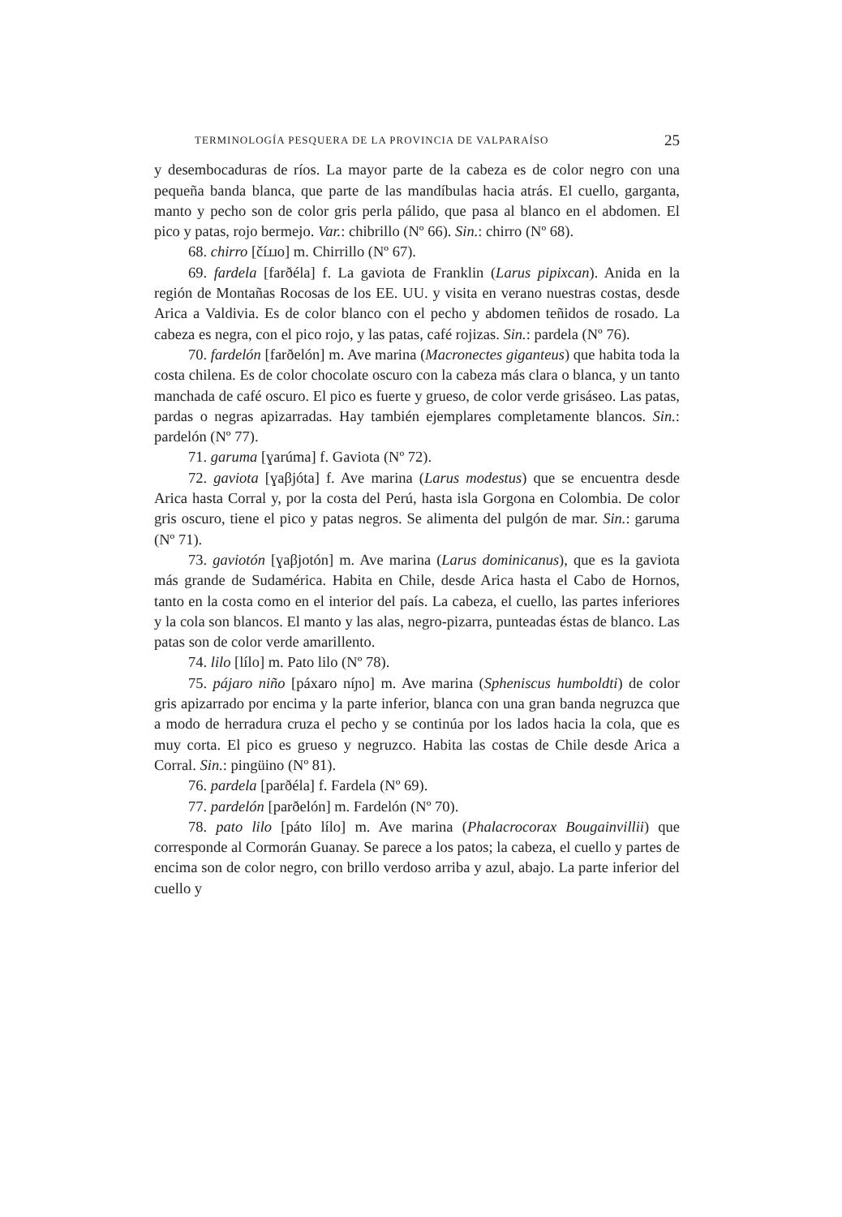TERMINOLOGÍA PESQUERA DE LA PROVINCIA DE VALPARAÍSO 25
y desembocaduras de ríos. La mayor parte de la cabeza es de color negro con una pequeña banda blanca, que parte de las mandíbulas hacia atrás. El cuello, garganta, manto y pecho son de color gris perla pálido, que pasa al blanco en el abdomen. El pico y patas, rojo bermejo. Var.: chibrillo (Nº 66). Sin.: chirro (Nº 68).
68. chirro [číɹɹo] m. Chirrillo (Nº 67).
69. fardela [farðéla] f. La gaviota de Franklin (Larus pipixcan). Anida en la región de Montañas Rocosas de los EE. UU. y visita en verano nuestras costas, desde Arica a Valdivia. Es de color blanco con el pecho y abdomen teñidos de rosado. La cabeza es negra, con el pico rojo, y las patas, café rojizas. Sin.: pardela (Nº 76).
70. fardelón [farðelón] m. Ave marina (Macronectes giganteus) que habita toda la costa chilena. Es de color chocolate oscuro con la cabeza más clara o blanca, y un tanto manchada de café oscuro. El pico es fuerte y grueso, de color verde grisáseo. Las patas, pardas o negras apizarradas. Hay también ejemplares completamente blancos. Sin.: pardelón (Nº 77).
71. garuma [ɣarúma] f. Gaviota (Nº 72).
72. gaviota [ɣaβjóta] f. Ave marina (Larus modestus) que se encuentra desde Arica hasta Corral y, por la costa del Perú, hasta isla Gorgona en Colombia. De color gris oscuro, tiene el pico y patas negros. Se alimenta del pulgón de mar. Sin.: garuma (Nº 71).
73. gaviotón [ɣaβjotón] m. Ave marina (Larus dominicanus), que es la gaviota más grande de Sudamérica. Habita en Chile, desde Arica hasta el Cabo de Hornos, tanto en la costa como en el interior del país. La cabeza, el cuello, las partes inferiores y la cola son blancos. El manto y las alas, negro-pizarra, punteadas éstas de blanco. Las patas son de color verde amarillento.
74. lilo [lílo] m. Pato lilo (Nº 78).
75. pájaro niño [páxaro níɲo] m. Ave marina (Spheniscus humboldti) de color gris apizarrado por encima y la parte inferior, blanca con una gran banda negruzca que a modo de herradura cruza el pecho y se continúa por los lados hacia la cola, que es muy corta. El pico es grueso y negruzco. Habita las costas de Chile desde Arica a Corral. Sin.: pingüino (Nº 81).
76. pardela [parðéla] f. Fardela (Nº 69).
77. pardelón [parðelón] m. Fardelón (Nº 70).
78. pato lilo [páto lílo] m. Ave marina (Phalacrocorax Bougainvillii) que corresponde al Cormorán Guanay. Se parece a los patos; la cabeza, el cuello y partes de encima son de color negro, con brillo verdoso arriba y azul, abajo. La parte inferior del cuello y